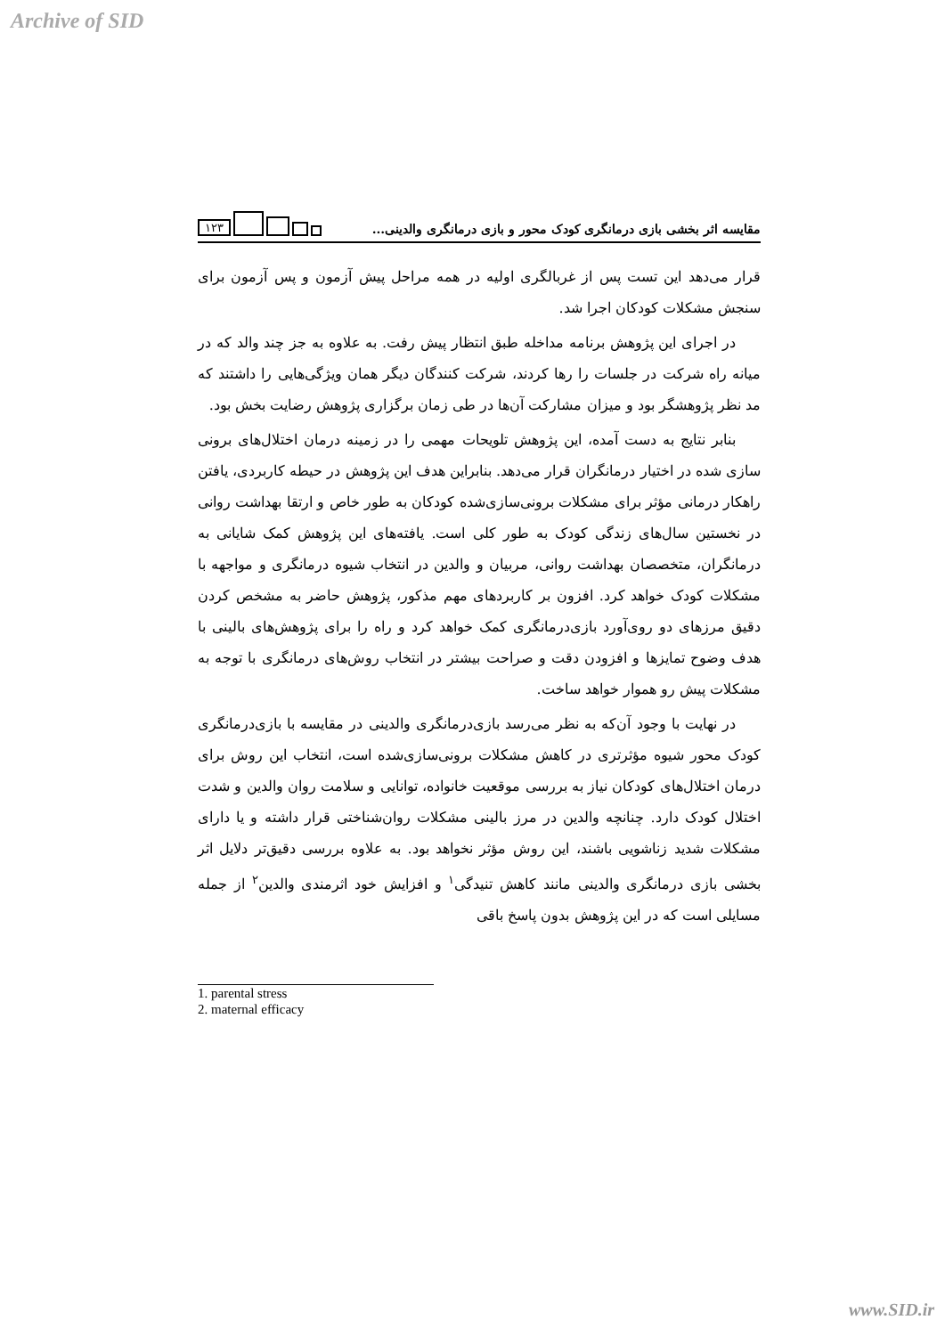Archive of SID
۱۲۳
مقایسه اثر بخشی بازی درمانگری کودک محور و بازی درمانگری والدینی...
قرار می‌دهد این تست پس از غربالگری اولیه در همه مراحل پیش آزمون و پس آزمون برای سنجش مشکلات کودکان اجرا شد.
در اجرای این پژوهش برنامه مداخله طبق انتظار پیش رفت. به علاوه به جز چند والد که در میانه راه شرکت در جلسات را رها کردند، شرکت کنندگان دیگر همان ویژگی‌هایی را داشتند که مد نظر پژوهشگر بود و میزان مشارکت آن‌ها در طی زمان برگزاری پژوهش رضایت بخش بود.
بنابر نتایج به دست آمده، این پژوهش تلویحات مهمی را در زمینه درمان اختلال‌های برونی سازی شده در اختیار درمانگران قرار می‌دهد. بنابراین هدف این پژوهش در حیطه کاربردی، یافتن راهکار درمانی مؤثر برای مشکلات برونی‌سازی‌شده کودکان به طور خاص و ارتقا بهداشت روانی در نخستین سال‌های زندگی کودک به طور کلی است. یافته‌های این پژوهش کمک شایانی به درمانگران، متخصصان بهداشت روانی، مربیان و والدین در انتخاب شیوه درمانگری و مواجهه با مشکلات کودک خواهد کرد. افزون بر کاربردهای مهم مذکور، پژوهش حاضر به مشخص کردن دقیق مرزهای دو روی‌آورد بازی‌درمانگری کمک خواهد کرد و راه را برای پژوهش‌های بالینی با هدف وضوح تمایزها و افزودن دقت و صراحت بیشتر در انتخاب روش‌های درمانگری با توجه به مشکلات پیش رو هموار خواهد ساخت.
در نهایت با وجود آن‌که به نظر می‌رسد بازی‌درمانگری والدینی در مقایسه با بازی‌درمانگری کودک محور شیوه مؤثرتری در کاهش مشکلات برونی‌سازی‌شده است، انتخاب این روش برای درمان اختلال‌های کودکان نیاز به بررسی موقعیت خانواده، توانایی و سلامت روان والدین و شدت اختلال کودک دارد. چنانچه والدین در مرز بالینی مشکلات روان‌شناختی قرار داشته و یا دارای مشکلات شدید زناشویی باشند، این روش مؤثر نخواهد بود. به علاوه بررسی دقیق‌تر دلایل اثر بخشی بازی درمانگری والدینی مانند کاهش تنیدگی<sup>۱</sup> و افزایش خود اثرمندی والدین<sup>۲</sup> از جمله مسایلی است که در این پژوهش بدون پاسخ باقی
1. parental stress
2. maternal efficacy
www.SID.ir